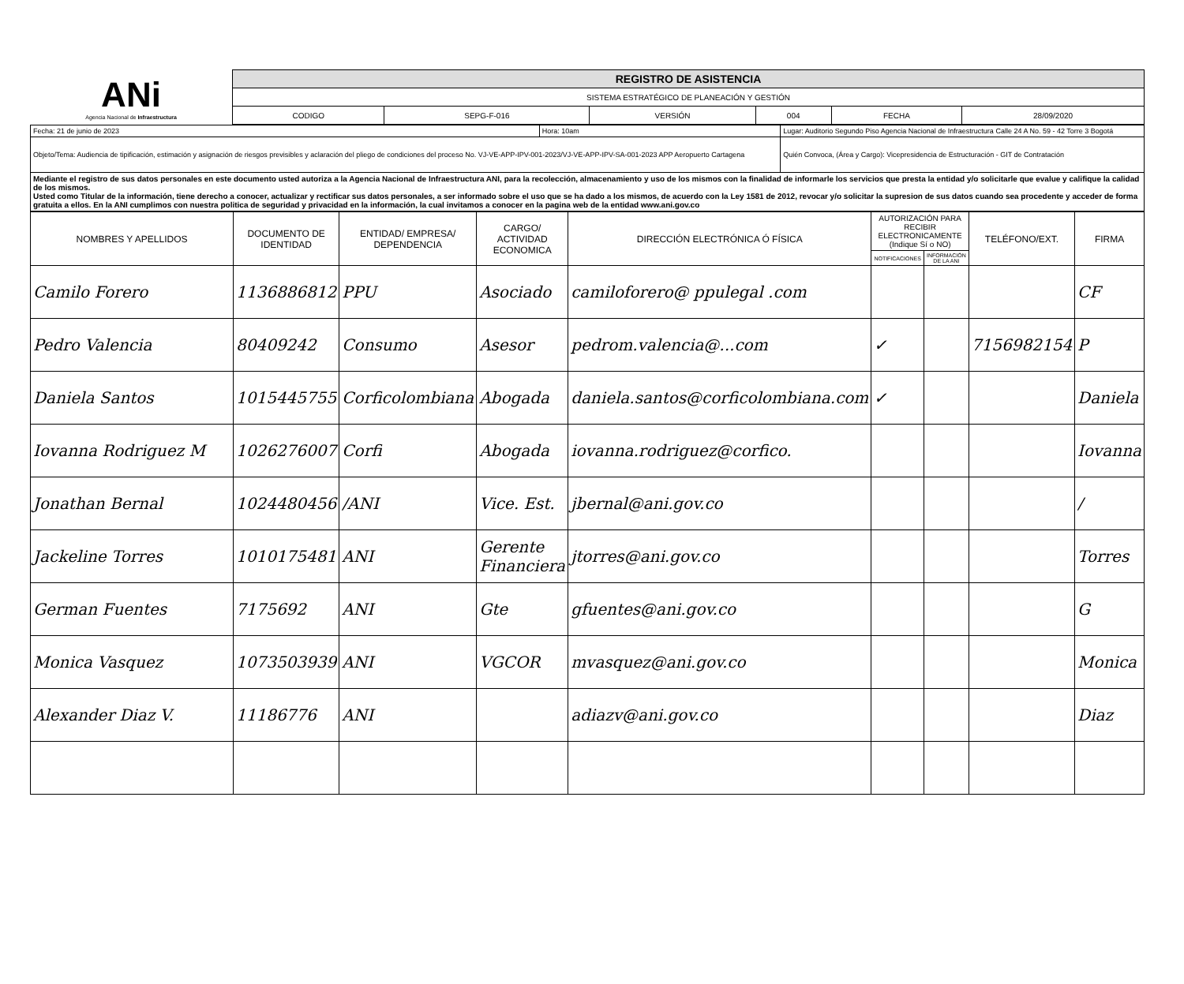| ANi Agencia Nacional de Infraestructura | REGISTRO DE ASISTENCIA | | | | | |
| | SISTEMA ESTRATÉGICO DE PLANEACIÓN Y GESTIÓN | | | | | |
| | CODIGO | SEPG-F-016 | VERSIÓN | 004 | FECHA | 28/09/2020 |
| Fecha: 21 de junio de 2023 | Hora: 10am | Lugar: Auditorio Segundo Piso Agencia Nacional de Infraestructura Calle 24 A No. 59 - 42 Torre 3 Bogotá |
| Objeto/Tema: Audiencia de tipificación, estimación y asignación de riesgos previsibles y aclaración del pliego de condiciones del proceso No. VJ-VE-APP-IPV-001-2023/VJ-VE-APP-IPV-SA-001-2023 APP Aeropuerto Cartagena | | Quién Convoca, (Área y Cargo): Vicepresidencia de Estructuración - GIT de Contratación |
| Mediante el registro de sus datos personales en este documento usted autoriza a la Agencia Nacional de Infraestructura ANI, para la recolección, almacenamiento y uso de los mismos con la finalidad de informarle los servicios que presta la entidad y/o solicitarle que evalue y califique la calidad de los mismos. Usted como Titular de la información, tiene derecho a conocer, actualizar y rectificar sus datos personales, a ser informado sobre el uso que se ha dado a los mismos, de acuerdo con la Ley 1581 de 2012, revocar y/o solicitar la supresion de sus datos cuando sea procedente y acceder de forma gratuita a ellos. En la ANI cumplimos con nuestra politica de seguridad y privacidad en la información, la cual invitamos a conocer en la pagina web de la entidad www.ani.gov.co | | |
| NOMBRES Y APELLIDOS | DOCUMENTO DE IDENTIDAD | ENTIDAD/ EMPRESA/ DEPENDENCIA | CARGO/ ACTIVIDAD ECONOMICA | DIRECCIÓN ELECTRÓNICA Ó FÍSICA | AUTORIZACIÓN PARA RECIBIR ELECTRONICAMENTE (Indique Sí o NO) | | TELÉFONO/EXT. | FIRMA |
| --- | --- | --- | --- | --- | --- | --- | --- | --- |
| | | | | | NOTIFICACIONES | INFORMACIÓN DE LA ANI | | |
| Camilo Forero | 1136886812 | PPU | Asociado | camiloforero@ ppulegal .com | | | | CF |
| Pedro Valencia | 80409242 | Consumo | Asesor | pedrom.valencia@...com | ✓ | | 7156982154 | P |
| Daniela Santos | 1015445755 | Corficolombiana | Abogada | daniela.santos@corficolombiana.com | ✓ | | | Daniela |
| Iovanna Rodriguez M | 1026276007 | Corfi | Abogada | iovanna.rodriguez@corfico. | | | | Iovanna |
| Jonathan Bernal | 1024480456 | /ANI | Vice. Est. | jbernal@ani.gov.co | | | | / |
| Jackeline Torres | 1010175481 | ANI | Gerente Financiera | jtorres@ani.gov.co | | | | Torres |
| German Fuentes | 7175692 | ANI | Gte | gfuentes@ani.gov.co | | | | G |
| Monica Vasquez | 1073503939 | ANI | VGCOR | mvasquez@ani.gov.co | | | | Monica |
| Alexander Diaz V. | 11186776 | ANI | | adiazv@ani.gov.co | | | | Diaz |